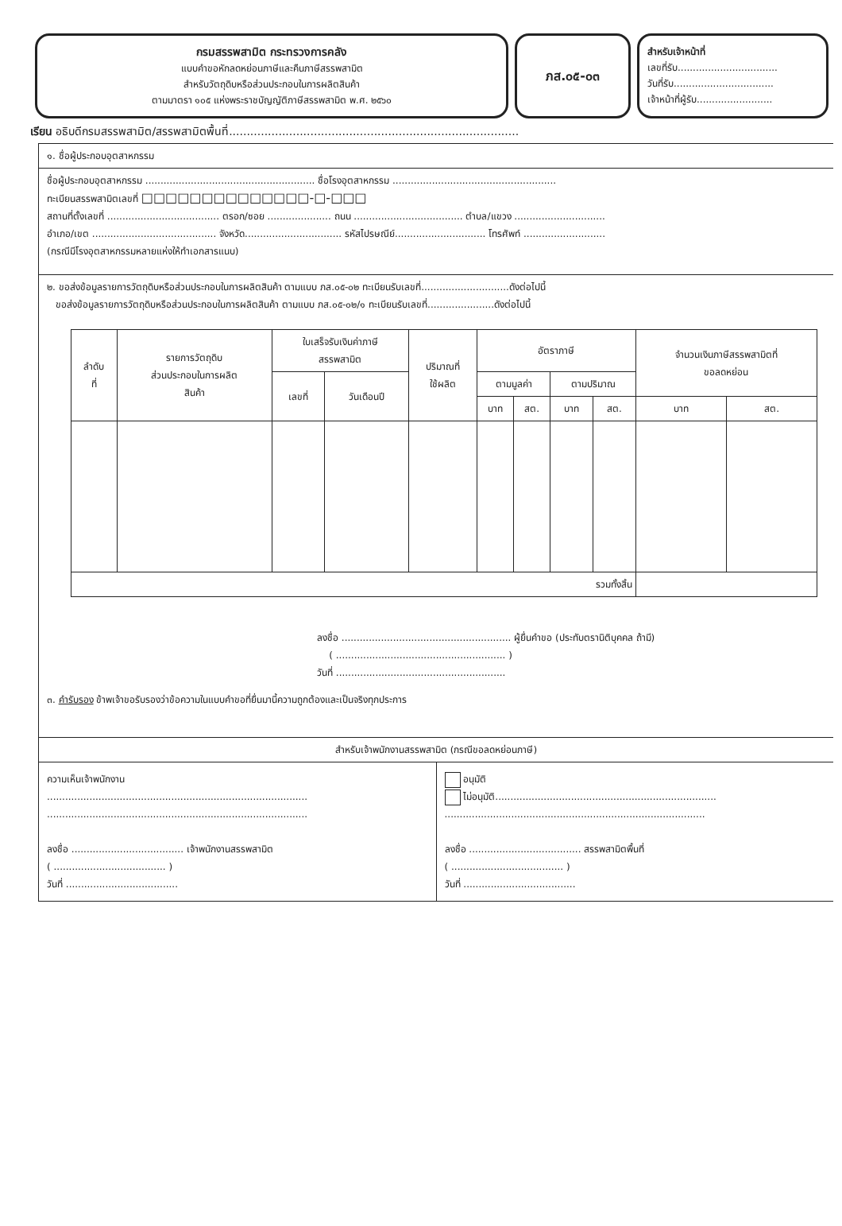กรมสรรพสามิต กระทรวงการคลัง
แบบคำขอหักลดหย่อนภาษีและคืนภาษีสรรพสามิต
สำหรับวัตถุดิบหรือส่วนประกอบในการผลิตสินค้า
ตามมาตรา ๑๐๕ แห่งพระราชบัญญัติภาษีสรรพสามิต พ.ศ. ๒๕๖๐
ภส.๐๕-๐๓
สำหรับเจ้าหน้าที่
เลขที่รับ.................................
วันที่รับ.................................
เจ้าหน้าที่ผู้รับ.........................
เรียน อธิบดีกรมสรรพสามิต/สรรพสามิตพื้นที่..................................................................................
๑. ชื่อผู้ประกอบอุตสาหกรรม
ชื่อผู้ประกอบอุตสาหกรรม ........................................................ ชื่อโรงอุตสาหกรรม ......................................................
ทะเบียนสรรพสามิตเลขที่ □□□□□□□□□□□□□□-□-□□□
สถานที่ตั้งเลขที่ ..................................... ตรอก/ซอย ..................... ถนน .................................... ตำบล/แขวง ..............................
อำเภอ/เขต ......................................... จังหวัด................................ รหัสไปรษณีย์.............................. โทรศัพท์ ...........................
(กรณีมีโรงอุตสาหกรรมหลายแห่งให้ทำเอกสารแนบ)
๒. ขอส่งข้อมูลรายการวัตถุดิบหรือส่วนประกอบในการผลิตสินค้า ตามแบบ ภส.๐๕-๐๒ ทะเบียนรับเลขที่.............................ดังต่อไปนี้
ขอส่งข้อมูลรายการวัตถุดิบหรือส่วนประกอบในการผลิตสินค้า ตามแบบ ภส.๐๕-๐๒/๑ ทะเบียนรับเลขที่......................ดังต่อไปนี้
| ลำดับ ที่ | รายการวัตถุดิบ ส่วนประกอบในการผลิต สินค้า | ใบเสร็จรับเงินค่าภาษี สรรพสามิต | | ปริมาณที่ ใช้ผลิต | อัตราภาษี | | | | จำนวนเงินภาษีสรรพสามิตที่ ขอลดหย่อน | |
| --- | --- | --- | --- | --- | --- | --- | --- | --- | --- | --- |
| | | เลขที่ | วันเดือนปี | | ตามมูลค่า | | ตามปริมาณ | | | |
| | | | | | บาท | สต. | บาท | สต. | บาท | สต. |
| รวมทั้งสิ้น | | | | | | | | | | |
ลงชื่อ ........................................................ ผู้ยื่นคำขอ (ประทับตรานิติบุคคล ถ้ามี)
( ........................................................ )
วันที่ ........................................................
๓. คำรับรอง ข้าพเจ้าขอรับรองว่าข้อความในแบบคำขอที่ยื่นมานี้ความถูกต้องและเป็นจริงทุกประการ
สำหรับเจ้าพนักงานสรรพสามิต (กรณีขอลดหย่อนภาษี)
ความเห็นเจ้าพนักงาน
......................................................................................
......................................................................................
ลงชื่อ ..................................... เจ้าพนักงานสรรพสามิต
( ..................................... )
วันที่ .....................................
อนุมัติ
ไม่อนุมัติ.........................................................................
......................................................................................
ลงชื่อ ..................................... สรรพสามิตพื้นที่
( ..................................... )
วันที่ .....................................